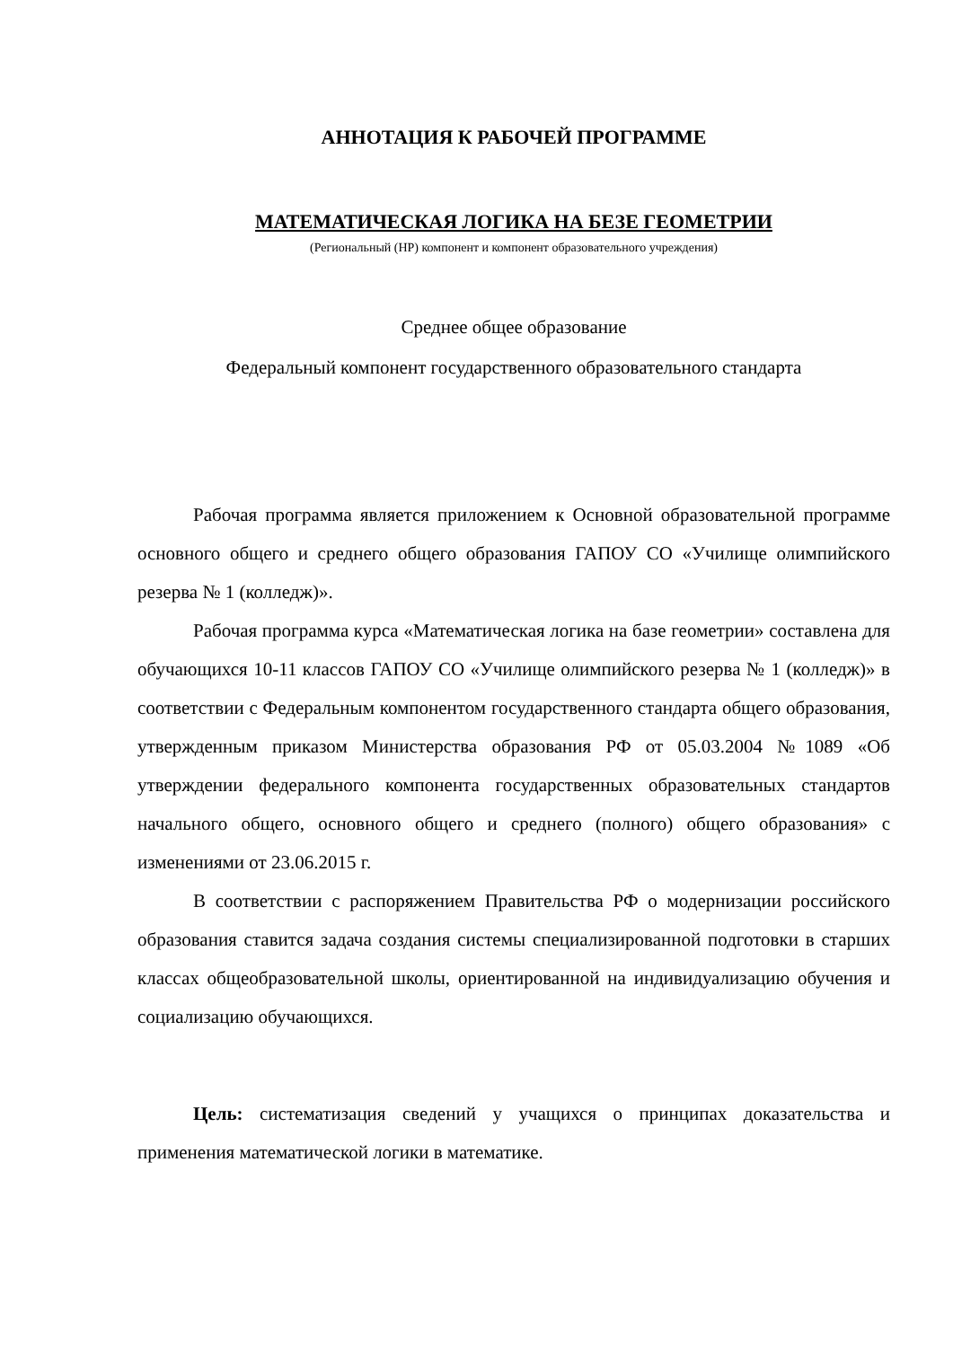АННОТАЦИЯ К РАБОЧЕЙ ПРОГРАММЕ
МАТЕМАТИЧЕСКАЯ ЛОГИКА НА БЕЗЕ ГЕОМЕТРИИ
(Региональный (НР) компонент и компонент образовательного учреждения)
Среднее общее образование
Федеральный компонент государственного образовательного стандарта
Рабочая программа является приложением к Основной образовательной программе основного общего и среднего общего образования ГАПОУ СО «Училище олимпийского резерва № 1 (колледж)».
Рабочая программа курса «Математическая логика на базе геометрии» составлена для обучающихся 10-11 классов ГАПОУ СО «Училище олимпийского резерва № 1 (колледж)» в соответствии с Федеральным компонентом государственного стандарта общего образования, утвержденным приказом Министерства образования РФ от 05.03.2004 №1089 «Об утверждении федерального компонента государственных образовательных стандартов начального общего, основного общего и среднего (полного) общего образования» с изменениями от 23.06.2015 г.
В соответствии с распоряжением Правительства РФ о модернизации российского образования ставится задача создания системы специализированной подготовки в старших классах общеобразовательной школы, ориентированной на индивидуализацию обучения и социализацию обучающихся.
Цель: систематизация сведений у учащихся о принципах доказательства и применения математической логики в математике.